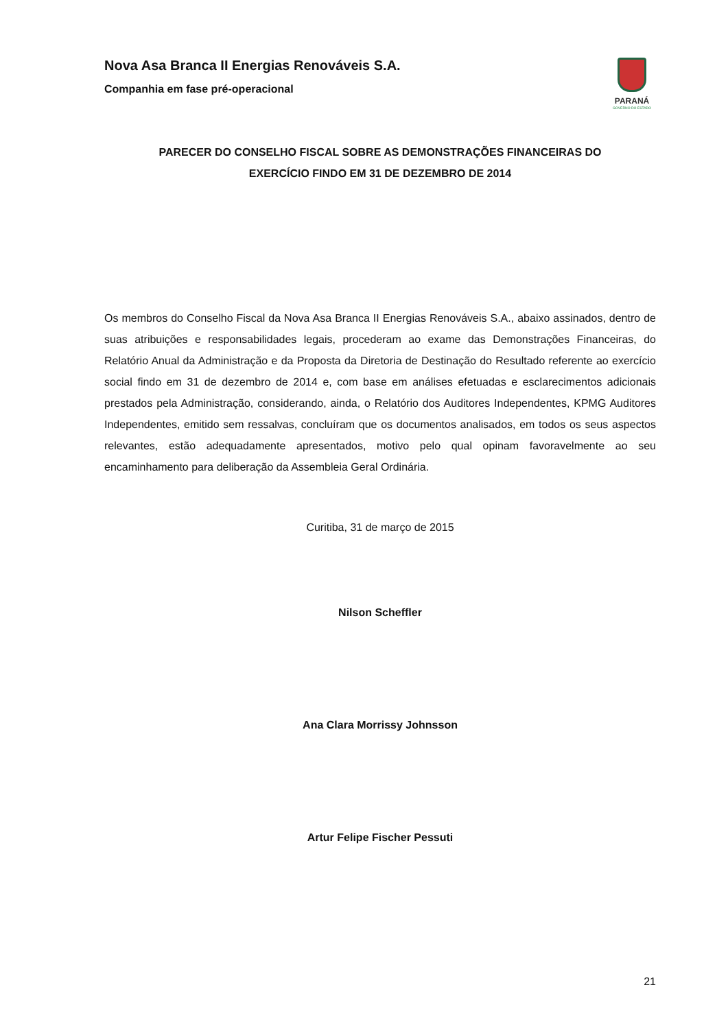Nova Asa Branca II Energias Renováveis S.A.
Companhia em fase pré-operacional
PARANÁ
GOVERNO DO ESTADO
PARECER DO CONSELHO FISCAL SOBRE AS DEMONSTRAÇÕES FINANCEIRAS DO
EXERCÍCIO FINDO EM 31 DE DEZEMBRO DE 2014
Os membros do Conselho Fiscal da Nova Asa Branca II Energias Renováveis S.A., abaixo assinados, dentro de suas atribuições e responsabilidades legais, procederam ao exame das Demonstrações Financeiras, do Relatório Anual da Administração e da Proposta da Diretoria de Destinação do Resultado referente ao exercício social findo em 31 de dezembro de 2014 e, com base em análises efetuadas e esclarecimentos adicionais prestados pela Administração, considerando, ainda, o Relatório dos Auditores Independentes, KPMG Auditores Independentes, emitido sem ressalvas, concluíram que os documentos analisados, em todos os seus aspectos relevantes, estão adequadamente apresentados, motivo pelo qual opinam favoravelmente ao seu encaminhamento para deliberação da Assembleia Geral Ordinária.
Curitiba, 31 de março de 2015
Nilson Scheffler
Ana Clara Morrissy Johnsson
Artur Felipe Fischer Pessuti
21